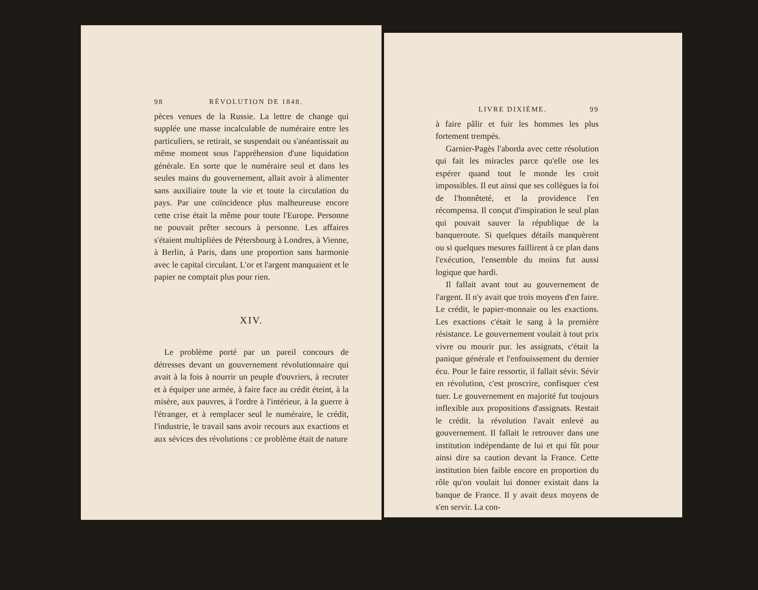98 RÉVOLUTION DE 1848.
pèces venues de la Russie. La lettre de change qui supplée une masse incalculable de numéraire entre les particuliers, se retirait, se suspendait ou s'anéantissait au même moment sous l'appréhension d'une liquidation générale. En sorte que le numéraire seul et dans les seules mains du gouvernement, allait avoir à alimenter sans auxiliaire toute la vie et toute la circulation du pays. Par une coïncidence plus malheureuse encore cette crise était la même pour toute l'Europe. Personne ne pouvait prêter secours à personne. Les affaires s'étaient multipliées de Pétersbourg à Londres, à Vienne, à Berlin, à Paris, dans une proportion sans harmonie avec le capital circulant. L'or et l'argent manquaient et le papier ne comptait plus pour rien.
XIV.
Le problème porté par un pareil concours de détresses devant un gouvernement révolutionnaire qui avait à la fois à nourrir un peuple d'ouvriers, à recruter et à équiper une armée, à faire face au crédit éteint, à la misère, aux pauvres, à l'ordre à l'intérieur, à la guerre à l'étranger, et à remplacer seul le numéraire, le crédit, l'industrie, le travail sans avoir recours aux exactions et aux sévices des révolutions : ce problème était de nature
LIVRE DIXIÈME. 99
à faire pâlir et fuir les hommes les plus fortement trempés.
Garnier-Pagès l'aborda avec cette résolution qui fait les miracles parce qu'elle ose les espérer quand tout le monde les croit impossibles. Il eut ainsi que ses collègues la foi de l'honnêteté, et la providence l'en récompensa. Il conçut d'inspiration le seul plan qui pouvait sauver la république de la banqueroute. Si quelques détails manquèrent ou si quelques mesures faillirent à ce plan dans l'exécution, l'ensemble du moins fut aussi logique que hardi.
Il fallait avant tout au gouvernement de l'argent. Il n'y avait que trois moyens d'en faire. Le crédit, le papier-monnaie ou les exactions. Les exactions c'était le sang à la première résistance. Le gouvernement voulait à tout prix vivre ou mourir pur. les assignats, c'était la panique générale et l'enfouissement du dernier écu. Pour le faire ressortir, il fallait sévir. Sévir en révolution, c'est proscrire, confisquer c'est tuer. Le gouvernement en majorité fut toujours inflexible aux propositions d'assignats. Restait le crédit. la révolution l'avait enlevé au gouvernement. Il fallait le retrouver dans une institution indépendante de lui et qui fût pour ainsi dire sa caution devant la France. Cette institution bien faible encore en proportion du rôle qu'on voulait lui donner existait dans la banque de France. Il y avait deux moyens de s'en servir. La con-